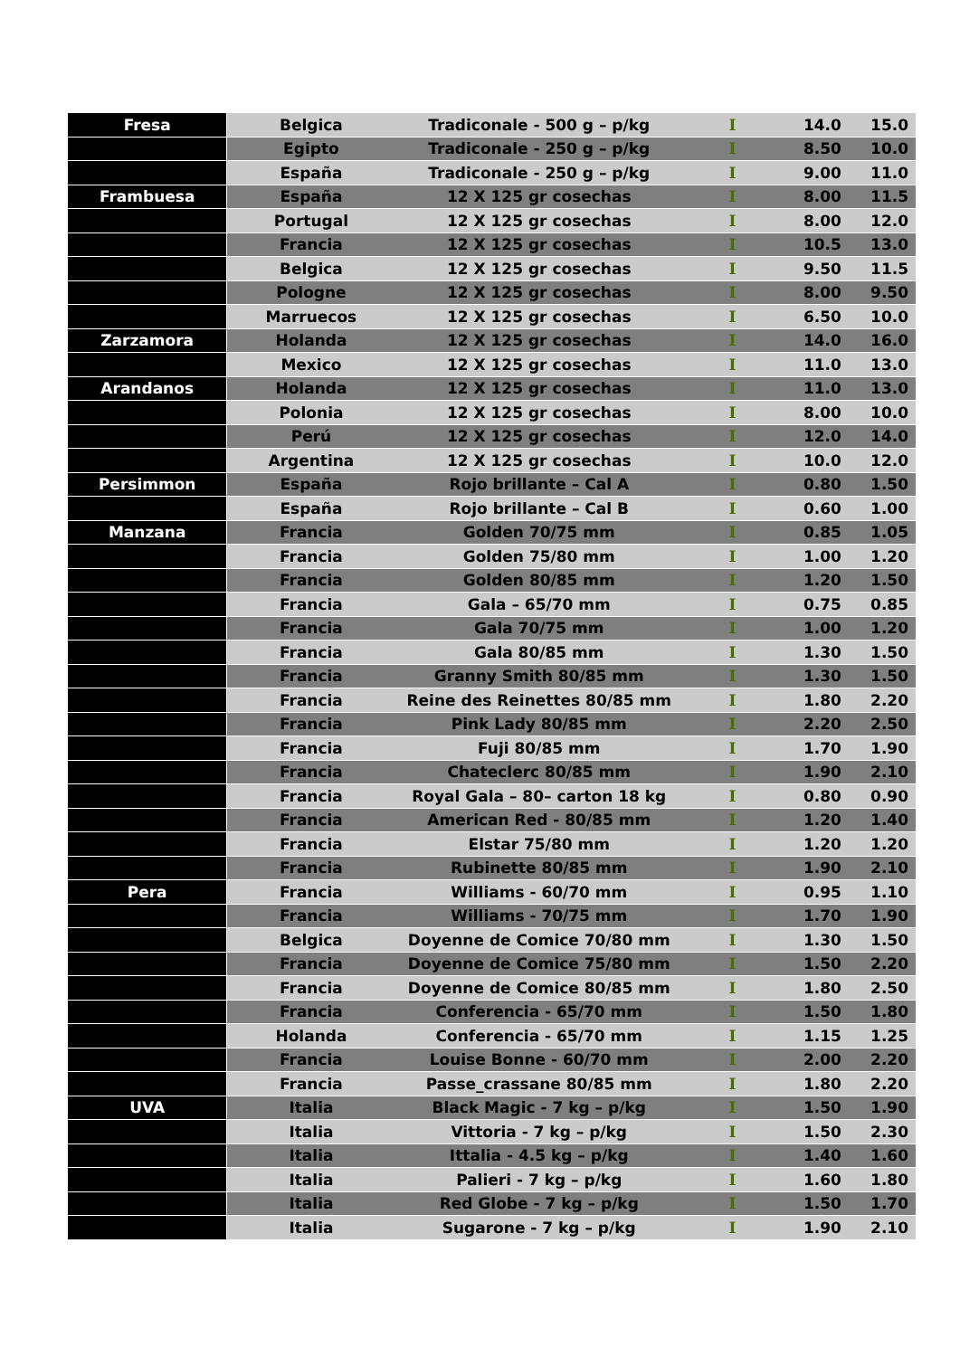| Fresa | Belgica | Tradiconale - 500 g – p/kg | I | 14.0 | 15.0 |
| | Egipto | Tradiconale - 250 g – p/kg | I | 8.50 | 10.0 |
| | España | Tradiconale - 250 g – p/kg | I | 9.00 | 11.0 |
| Frambuesa | España | 12 X 125 gr cosechas | I | 8.00 | 11.5 |
| | Portugal | 12 X 125 gr cosechas | I | 8.00 | 12.0 |
| | Francia | 12 X 125 gr cosechas | I | 10.5 | 13.0 |
| | Belgica | 12 X 125 gr cosechas | I | 9.50 | 11.5 |
| | Pologne | 12 X 125 gr cosechas | I | 8.00 | 9.50 |
| | Marruecos | 12 X 125 gr cosechas | I | 6.50 | 10.0 |
| Zarzamora | Holanda | 12 X 125 gr cosechas | I | 14.0 | 16.0 |
| | Mexico | 12 X 125 gr cosechas | I | 11.0 | 13.0 |
| Arandanos | Holanda | 12 X 125 gr cosechas | I | 11.0 | 13.0 |
| | Polonia | 12 X 125 gr cosechas | I | 8.00 | 10.0 |
| | Perú | 12 X 125 gr cosechas | I | 12.0 | 14.0 |
| | Argentina | 12 X 125 gr cosechas | I | 10.0 | 12.0 |
| Persimmon | España | Rojo brillante – Cal A | I | 0.80 | 1.50 |
| | España | Rojo brillante – Cal B | I | 0.60 | 1.00 |
| Manzana | Francia | Golden 70/75 mm | I | 0.85 | 1.05 |
| | Francia | Golden 75/80 mm | I | 1.00 | 1.20 |
| | Francia | Golden 80/85 mm | I | 1.20 | 1.50 |
| | Francia | Gala – 65/70 mm | I | 0.75 | 0.85 |
| | Francia | Gala 70/75 mm | I | 1.00 | 1.20 |
| | Francia | Gala 80/85 mm | I | 1.30 | 1.50 |
| | Francia | Granny Smith 80/85 mm | I | 1.30 | 1.50 |
| | Francia | Reine des Reinettes 80/85 mm | I | 1.80 | 2.20 |
| | Francia | Pink Lady 80/85 mm | I | 2.20 | 2.50 |
| | Francia | Fuji 80/85 mm | I | 1.70 | 1.90 |
| | Francia | Chateclerc 80/85 mm | I | 1.90 | 2.10 |
| | Francia | Royal Gala – 80– carton 18 kg | I | 0.80 | 0.90 |
| | Francia | American Red - 80/85 mm | I | 1.20 | 1.40 |
| | Francia | Elstar 75/80 mm | I | 1.20 | 1.20 |
| | Francia | Rubinette 80/85 mm | I | 1.90 | 2.10 |
| Pera | Francia | Williams - 60/70 mm | I | 0.95 | 1.10 |
| | Francia | Williams - 70/75 mm | I | 1.70 | 1.90 |
| | Belgica | Doyenne de Comice 70/80 mm | I | 1.30 | 1.50 |
| | Francia | Doyenne de Comice 75/80 mm | I | 1.50 | 2.20 |
| | Francia | Doyenne de Comice 80/85 mm | I | 1.80 | 2.50 |
| | Francia | Conferencia - 65/70 mm | I | 1.50 | 1.80 |
| | Holanda | Conferencia - 65/70 mm | I | 1.15 | 1.25 |
| | Francia | Louise Bonne - 60/70 mm | I | 2.00 | 2.20 |
| | Francia | Passe_crassane 80/85 mm | I | 1.80 | 2.20 |
| UVA | Italia | Black Magic - 7 kg – p/kg | I | 1.50 | 1.90 |
| | Italia | Vittoria - 7 kg – p/kg | I | 1.50 | 2.30 |
| | Italia | Ittalia - 4.5 kg – p/kg | I | 1.40 | 1.60 |
| | Italia | Palieri - 7 kg – p/kg | I | 1.60 | 1.80 |
| | Italia | Red Globe - 7 kg – p/kg | I | 1.50 | 1.70 |
| | Italia | Sugarone - 7 kg – p/kg | I | 1.90 | 2.10 |